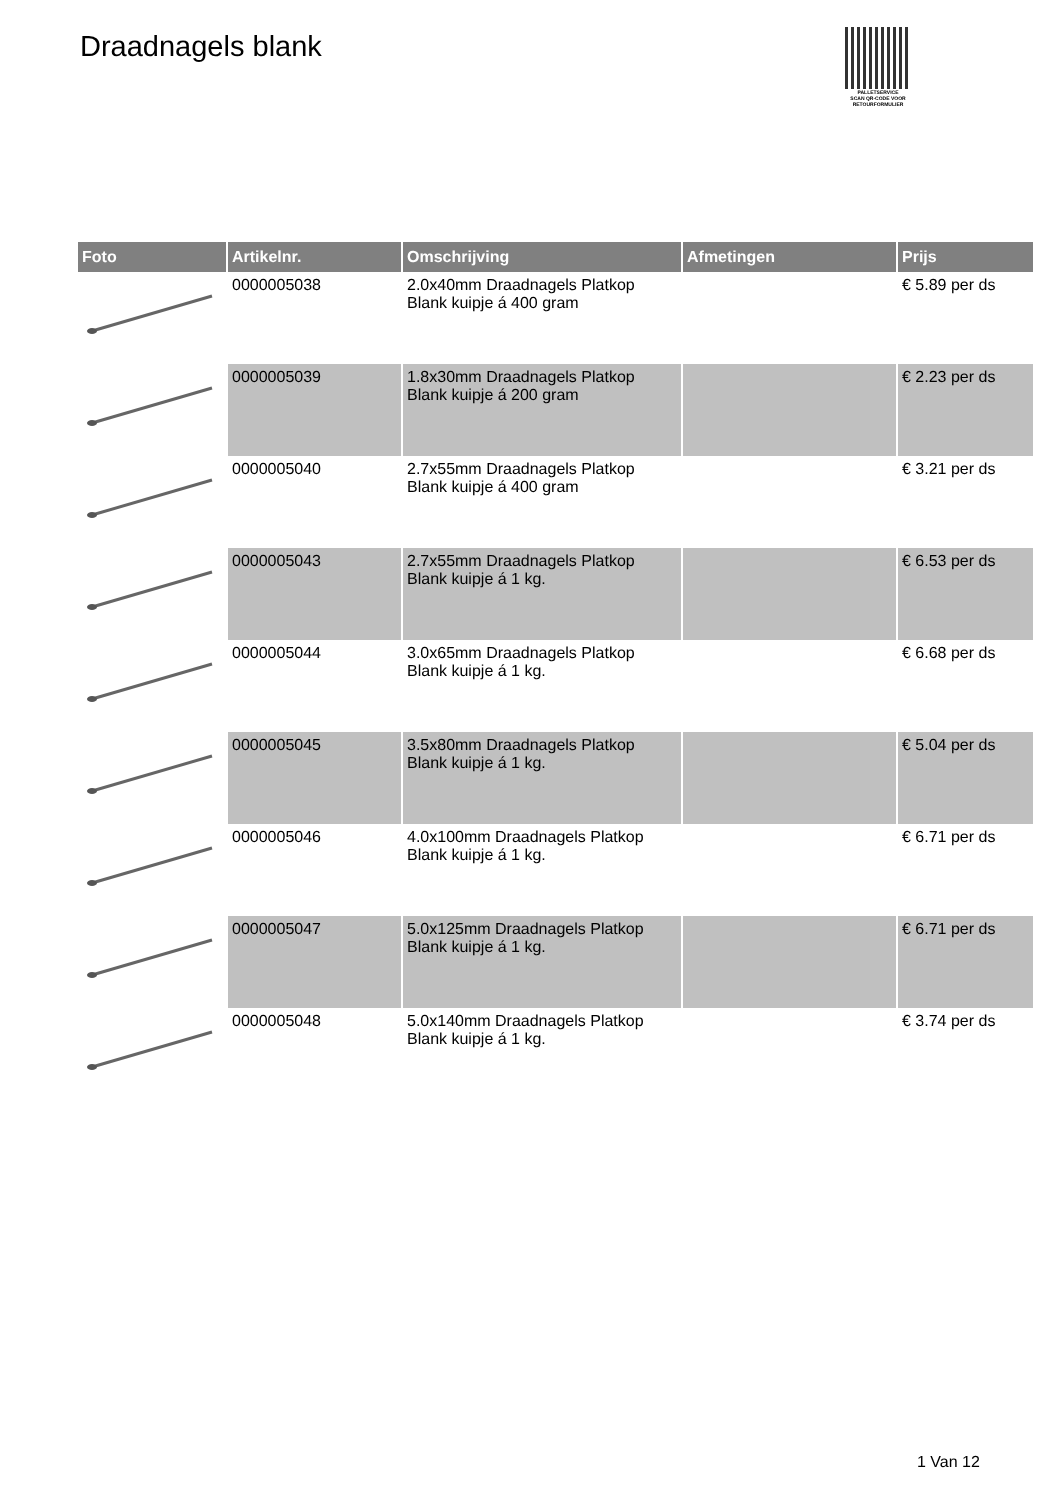Draadnagels blank
PALLETSERVICE
SCAN QR-CODE VOOR RETOURFORMULIER
| Foto | Artikelnr. | Omschrijving | Afmetingen | Prijs |
| --- | --- | --- | --- | --- |
| | 0000005038 | 2.0x40mm Draadnagels Platkop Blank kuipje á 400 gram | | € 5.89 per ds |
| | 0000005039 | 1.8x30mm Draadnagels Platkop Blank kuipje á 200 gram | | € 2.23 per ds |
| | 0000005040 | 2.7x55mm Draadnagels Platkop Blank kuipje á 400 gram | | € 3.21 per ds |
| | 0000005043 | 2.7x55mm Draadnagels Platkop Blank kuipje á 1 kg. | | € 6.53 per ds |
| | 0000005044 | 3.0x65mm Draadnagels Platkop Blank kuipje á 1 kg. | | € 6.68 per ds |
| | 0000005045 | 3.5x80mm Draadnagels Platkop Blank kuipje á 1 kg. | | € 5.04 per ds |
| | 0000005046 | 4.0x100mm Draadnagels Platkop Blank kuipje á 1 kg. | | € 6.71 per ds |
| | 0000005047 | 5.0x125mm Draadnagels Platkop Blank kuipje á 1 kg. | | € 6.71 per ds |
| | 0000005048 | 5.0x140mm Draadnagels Platkop Blank kuipje á 1 kg. | | € 3.74 per ds |
1 Van 12